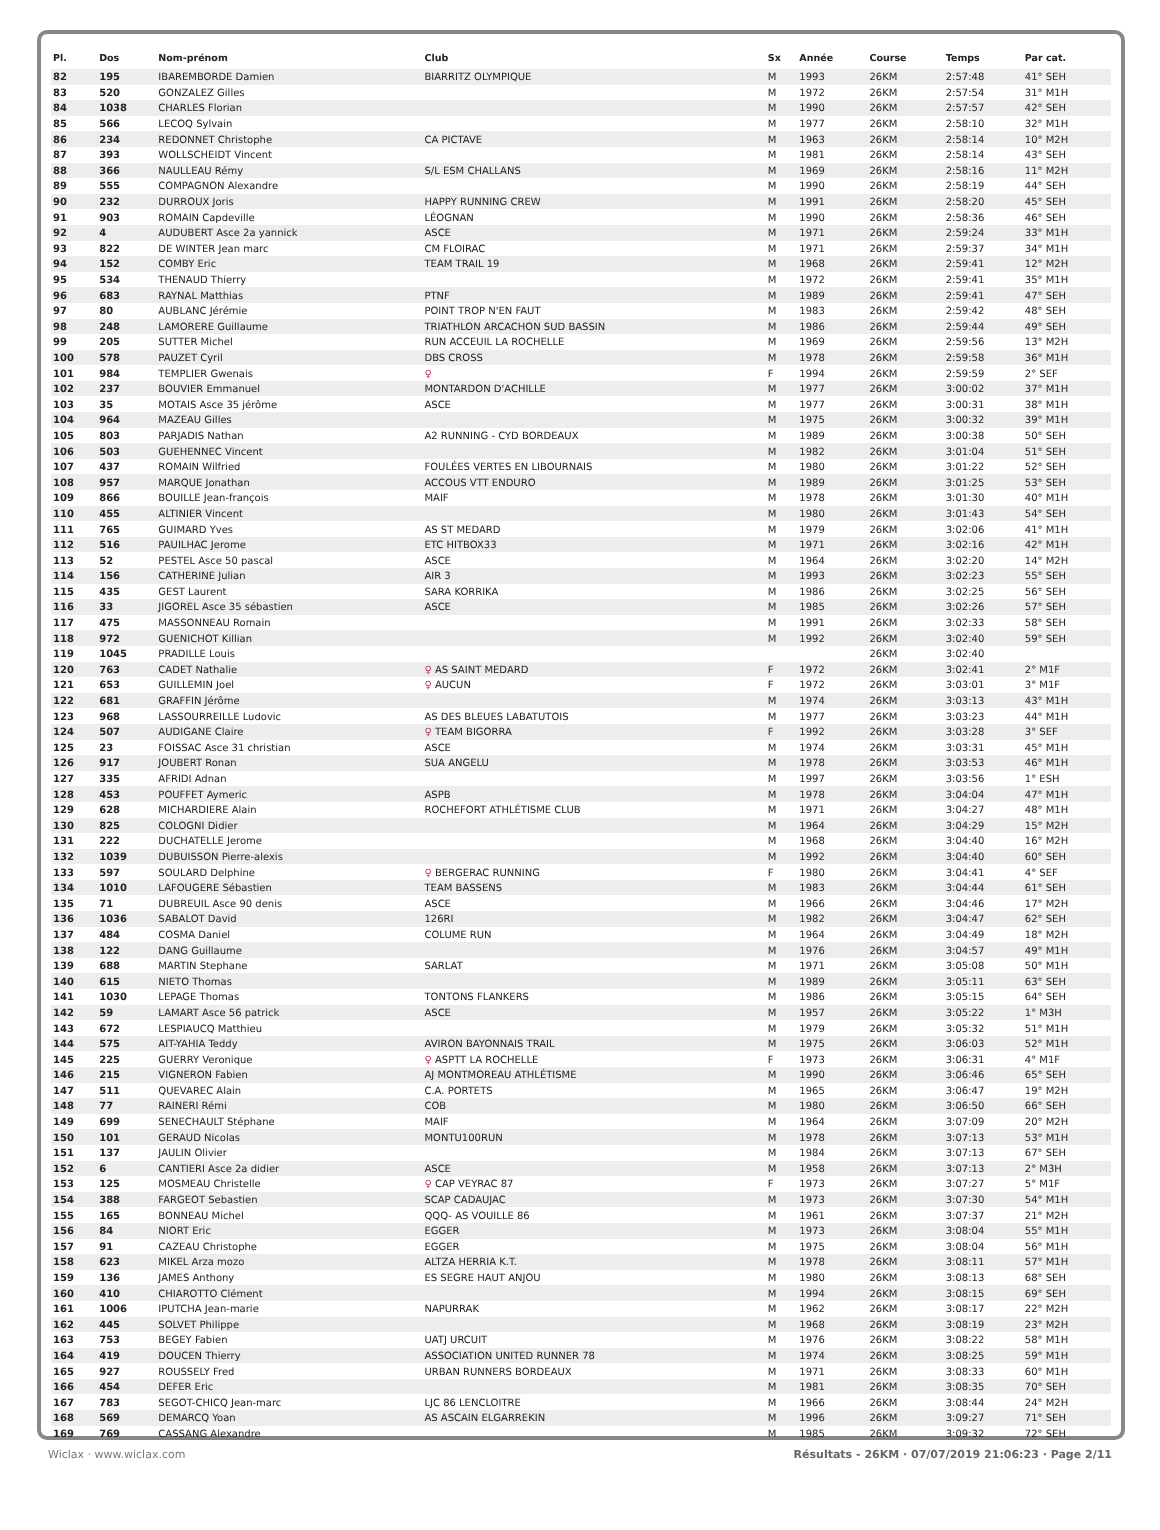| Pl. | Dos | Nom-prénom | Club | Sx | Année | Course | Temps | Par cat. |
| --- | --- | --- | --- | --- | --- | --- | --- | --- |
| 82 | 195 | IBAREMBORDE Damien | BIARRITZ OLYMPIQUE | M | 1993 | 26KM | 2:57:48 | 41° SEH |
| 83 | 520 | GONZALEZ Gilles | | M | 1972 | 26KM | 2:57:54 | 31° M1H |
| 84 | 1038 | CHARLES Florian | | M | 1990 | 26KM | 2:57:57 | 42° SEH |
| 85 | 566 | LECOQ Sylvain | | M | 1977 | 26KM | 2:58:10 | 32° M1H |
| 86 | 234 | REDONNET Christophe | CA PICTAVE | M | 1963 | 26KM | 2:58:14 | 10° M2H |
| 87 | 393 | WOLLSCHEIDT Vincent | | M | 1981 | 26KM | 2:58:14 | 43° SEH |
| 88 | 366 | NAULLEAU Rémy | S/L ESM CHALLANS | M | 1969 | 26KM | 2:58:16 | 11° M2H |
| 89 | 555 | COMPAGNON Alexandre | | M | 1990 | 26KM | 2:58:19 | 44° SEH |
| 90 | 232 | DURROUX Joris | HAPPY RUNNING CREW | M | 1991 | 26KM | 2:58:20 | 45° SEH |
| 91 | 903 | ROMAIN Capdeville | LÉOGNAN | M | 1990 | 26KM | 2:58:36 | 46° SEH |
| 92 | 4 | AUDUBERT Asce 2a yannick | ASCE | M | 1971 | 26KM | 2:59:24 | 33° M1H |
| 93 | 822 | DE WINTER Jean marc | CM FLOIRAC | M | 1971 | 26KM | 2:59:37 | 34° M1H |
| 94 | 152 | COMBY Eric | TEAM TRAIL 19 | M | 1968 | 26KM | 2:59:41 | 12° M2H |
| 95 | 534 | THENAUD Thierry | | M | 1972 | 26KM | 2:59:41 | 35° M1H |
| 96 | 683 | RAYNAL Matthias | PTNF | M | 1989 | 26KM | 2:59:41 | 47° SEH |
| 97 | 80 | AUBLANC Jérémie | POINT TROP N'EN FAUT | M | 1983 | 26KM | 2:59:42 | 48° SEH |
| 98 | 248 | LAMORERE Guillaume | TRIATHLON ARCACHON SUD BASSIN | M | 1986 | 26KM | 2:59:44 | 49° SEH |
| 99 | 205 | SUTTER Michel | RUN ACCEUIL LA ROCHELLE | M | 1969 | 26KM | 2:59:56 | 13° M2H |
| 100 | 578 | PAUZET Cyril | DBS CROSS | M | 1978 | 26KM | 2:59:58 | 36° M1H |
| 101 | 984 | TEMPLIER Gwenais | ♀ | F | 1994 | 26KM | 2:59:59 | 2° SEF |
| 102 | 237 | BOUVIER Emmanuel | MONTARDON D'ACHILLE | M | 1977 | 26KM | 3:00:02 | 37° M1H |
| 103 | 35 | MOTAIS Asce 35 jérôme | ASCE | M | 1977 | 26KM | 3:00:31 | 38° M1H |
| 104 | 964 | MAZEAU Gilles | | M | 1975 | 26KM | 3:00:32 | 39° M1H |
| 105 | 803 | PARJADIS Nathan | A2 RUNNING - CYD BORDEAUX | M | 1989 | 26KM | 3:00:38 | 50° SEH |
| 106 | 503 | GUEHENNEC Vincent | | M | 1982 | 26KM | 3:01:04 | 51° SEH |
| 107 | 437 | ROMAIN Wilfried | FOULÉES VERTES EN LIBOURNAIS | M | 1980 | 26KM | 3:01:22 | 52° SEH |
| 108 | 957 | MARQUE Jonathan | ACCOUS VTT ENDURO | M | 1989 | 26KM | 3:01:25 | 53° SEH |
| 109 | 866 | BOUILLE Jean-françois | MAIF | M | 1978 | 26KM | 3:01:30 | 40° M1H |
| 110 | 455 | ALTINIER Vincent | | M | 1980 | 26KM | 3:01:43 | 54° SEH |
| 111 | 765 | GUIMARD Yves | AS ST MEDARD | M | 1979 | 26KM | 3:02:06 | 41° M1H |
| 112 | 516 | PAUILHAC Jerome | ETC HITBOX33 | M | 1971 | 26KM | 3:02:16 | 42° M1H |
| 113 | 52 | PESTEL Asce 50 pascal | ASCE | M | 1964 | 26KM | 3:02:20 | 14° M2H |
| 114 | 156 | CATHERINE Julian | AIR 3 | M | 1993 | 26KM | 3:02:23 | 55° SEH |
| 115 | 435 | GEST Laurent | SARA KORRIKA | M | 1986 | 26KM | 3:02:25 | 56° SEH |
| 116 | 33 | JIGOREL Asce 35 sébastien | ASCE | M | 1985 | 26KM | 3:02:26 | 57° SEH |
| 117 | 475 | MASSONNEAU Romain | | M | 1991 | 26KM | 3:02:33 | 58° SEH |
| 118 | 972 | GUENICHOT Killian | | M | 1992 | 26KM | 3:02:40 | 59° SEH |
| 119 | 1045 | PRADILLE Louis | | | | 26KM | 3:02:40 | |
| 120 | 763 | CADET Nathalie | ♀ AS SAINT MEDARD | F | 1972 | 26KM | 3:02:41 | 2° M1F |
| 121 | 653 | GUILLEMIN Joel | ♀ AUCUN | F | 1972 | 26KM | 3:03:01 | 3° M1F |
| 122 | 681 | GRAFFIN Jérôme | | M | 1974 | 26KM | 3:03:13 | 43° M1H |
| 123 | 968 | LASSOURREILLE Ludovic | AS DES BLEUES LABATUTOIS | M | 1977 | 26KM | 3:03:23 | 44° M1H |
| 124 | 507 | AUDIGANE Claire | ♀ TEAM BIGORRA | F | 1992 | 26KM | 3:03:28 | 3° SEF |
| 125 | 23 | FOISSAC Asce 31 christian | ASCE | M | 1974 | 26KM | 3:03:31 | 45° M1H |
| 126 | 917 | JOUBERT Ronan | SUA ANGELU | M | 1978 | 26KM | 3:03:53 | 46° M1H |
| 127 | 335 | AFRIDI Adnan | | M | 1997 | 26KM | 3:03:56 | 1° ESH |
| 128 | 453 | POUFFET Aymeric | ASPB | M | 1978 | 26KM | 3:04:04 | 47° M1H |
| 129 | 628 | MICHARDIERE Alain | ROCHEFORT ATHLÉTISME CLUB | M | 1971 | 26KM | 3:04:27 | 48° M1H |
| 130 | 825 | COLOGNI Didier | | M | 1964 | 26KM | 3:04:29 | 15° M2H |
| 131 | 222 | DUCHATELLE Jerome | | M | 1968 | 26KM | 3:04:40 | 16° M2H |
| 132 | 1039 | DUBUISSON Pierre-alexis | | M | 1992 | 26KM | 3:04:40 | 60° SEH |
| 133 | 597 | SOULARD Delphine | ♀ BERGERAC RUNNING | F | 1980 | 26KM | 3:04:41 | 4° SEF |
| 134 | 1010 | LAFOUGERE Sébastien | TEAM BASSENS | M | 1983 | 26KM | 3:04:44 | 61° SEH |
| 135 | 71 | DUBREUIL Asce 90 denis | ASCE | M | 1966 | 26KM | 3:04:46 | 17° M2H |
| 136 | 1036 | SABALOT David | 126RI | M | 1982 | 26KM | 3:04:47 | 62° SEH |
| 137 | 484 | COSMA Daniel | COLUME RUN | M | 1964 | 26KM | 3:04:49 | 18° M2H |
| 138 | 122 | DANG Guillaume | | M | 1976 | 26KM | 3:04:57 | 49° M1H |
| 139 | 688 | MARTIN Stephane | SARLAT | M | 1971 | 26KM | 3:05:08 | 50° M1H |
| 140 | 615 | NIETO Thomas | | M | 1989 | 26KM | 3:05:11 | 63° SEH |
| 141 | 1030 | LEPAGE Thomas | TONTONS FLANKERS | M | 1986 | 26KM | 3:05:15 | 64° SEH |
| 142 | 59 | LAMART Asce 56 patrick | ASCE | M | 1957 | 26KM | 3:05:22 | 1° M3H |
| 143 | 672 | LESPIAUCQ Matthieu | | M | 1979 | 26KM | 3:05:32 | 51° M1H |
| 144 | 575 | AIT-YAHIA Teddy | AVIRON BAYONNAIS TRAIL | M | 1975 | 26KM | 3:06:03 | 52° M1H |
| 145 | 225 | GUERRY Veronique | ♀ ASPTT LA ROCHELLE | F | 1973 | 26KM | 3:06:31 | 4° M1F |
| 146 | 215 | VIGNERON Fabien | AJ MONTMOREAU ATHLÉTISME | M | 1990 | 26KM | 3:06:46 | 65° SEH |
| 147 | 511 | QUEVAREC Alain | C.A. PORTETS | M | 1965 | 26KM | 3:06:47 | 19° M2H |
| 148 | 77 | RAINERI Rémi | COB | M | 1980 | 26KM | 3:06:50 | 66° SEH |
| 149 | 699 | SENECHAULT Stéphane | MAIF | M | 1964 | 26KM | 3:07:09 | 20° M2H |
| 150 | 101 | GERAUD Nicolas | MONTU100RUN | M | 1978 | 26KM | 3:07:13 | 53° M1H |
| 151 | 137 | JAULIN Olivier | | M | 1984 | 26KM | 3:07:13 | 67° SEH |
| 152 | 6 | CANTIERI Asce 2a didier | ASCE | M | 1958 | 26KM | 3:07:13 | 2° M3H |
| 153 | 125 | MOSMEAU Christelle | ♀ CAP VEYRAC 87 | F | 1973 | 26KM | 3:07:27 | 5° M1F |
| 154 | 388 | FARGEOT Sebastien | SCAP CADAUJAC | M | 1973 | 26KM | 3:07:30 | 54° M1H |
| 155 | 165 | BONNEAU Michel | QQQ- AS VOUILLE 86 | M | 1961 | 26KM | 3:07:37 | 21° M2H |
| 156 | 84 | NIORT Eric | EGGER | M | 1973 | 26KM | 3:08:04 | 55° M1H |
| 157 | 91 | CAZEAU Christophe | EGGER | M | 1975 | 26KM | 3:08:04 | 56° M1H |
| 158 | 623 | MIKEL Arza mozo | ALTZA HERRIA K.T. | M | 1978 | 26KM | 3:08:11 | 57° M1H |
| 159 | 136 | JAMES Anthony | ES SEGRE HAUT ANJOU | M | 1980 | 26KM | 3:08:13 | 68° SEH |
| 160 | 410 | CHIAROTTO Clément | | M | 1994 | 26KM | 3:08:15 | 69° SEH |
| 161 | 1006 | IPUTCHA Jean-marie | NAPURRAK | M | 1962 | 26KM | 3:08:17 | 22° M2H |
| 162 | 445 | SOLVET Philippe | | M | 1968 | 26KM | 3:08:19 | 23° M2H |
| 163 | 753 | BEGEY Fabien | UATJ URCUIT | M | 1976 | 26KM | 3:08:22 | 58° M1H |
| 164 | 419 | DOUCEN Thierry | ASSOCIATION UNITED RUNNER 78 | M | 1974 | 26KM | 3:08:25 | 59° M1H |
| 165 | 927 | ROUSSELY Fred | URBAN RUNNERS BORDEAUX | M | 1971 | 26KM | 3:08:33 | 60° M1H |
| 166 | 454 | DEFER Eric | | M | 1981 | 26KM | 3:08:35 | 70° SEH |
| 167 | 783 | SEGOT-CHICQ Jean-marc | LJC 86 LENCLOITRE | M | 1966 | 26KM | 3:08:44 | 24° M2H |
| 168 | 569 | DEMARCQ Yoan | AS ASCAIN ELGARREKIN | M | 1996 | 26KM | 3:09:27 | 71° SEH |
| 169 | 769 | CASSANG Alexandre | | M | 1985 | 26KM | 3:09:32 | 72° SEH |
Wiclax · www.wiclax.com Résultats - 26KM · 07/07/2019 21:06:23 · Page 2/11